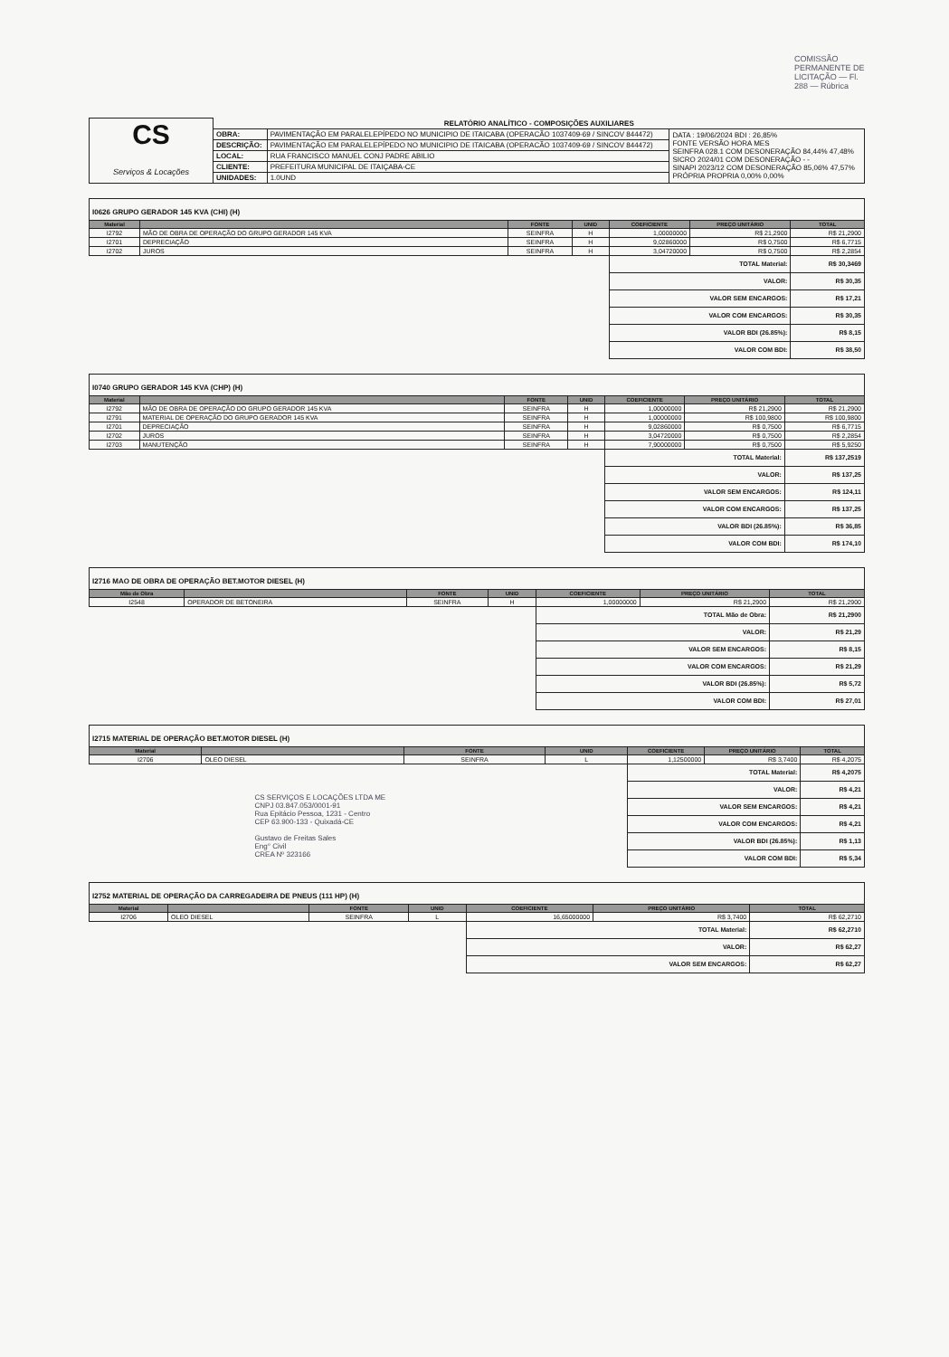COMISSÃO PERMANENTE DE LICITAÇÃO — Fl. 288 — Rúbrica
| CS Serviços & Locações | RELATÓRIO ANALÍTICO - COMPOSIÇÕES AUXILIARES | | |
| | OBRA: | PAVIMENTAÇÃO EM PARALELEPÍPEDO NO MUNICIPIO DE ITAICABA (OPERACÃO 1037409-69 / SINCOV 844472) | DATA : 19/06/2024 BDI : 26,85% FONTE VERSÃO HORA MES SEINFRA 028.1 COM DESONERAÇÃO 84,44% 47,48% SICRO 2024/01 COM DESONERAÇÃO - - SINAPI 2023/12 COM DESONERAÇÃO 85,06% 47,57% PRÓPRIA PROPRIA 0,00% 0,00% |
| | DESCRIÇÃO: | PAVIMENTAÇÃO EM PARALELEPÍPEDO NO MUNICIPIO DE ITAICABA (OPERACÃO 1037409-69 / SINCOV 844472) | |
| | LOCAL: | RUA FRANCISCO MANUEL CONJ PADRE ABILIO | |
| | CLIENTE: | PREFEITURA MUNICIPAL DE ITAIÇABA-CE | |
| | UNIDADES: | 1.0UND | |
I0626 GRUPO GERADOR 145 KVA (CHI) (H)
| Material | | FONTE | UNID | COEFICIENTE | PREÇO UNITÁRIO | TOTAL |
| --- | --- | --- | --- | --- | --- | --- |
| I2792 | MÃO DE OBRA DE OPERAÇÃO DO GRUPO GERADOR 145 KVA | SEINFRA | H | 1,00000000 | R$ 21,2900 | R$ 21,2900 |
| I2701 | DEPRECIAÇÃO | SEINFRA | H | 9,02860000 | R$ 0,7500 | R$ 6,7715 |
| I2702 | JUROS | SEINFRA | H | 3,04720000 | R$ 0,7500 | R$ 2,2854 |
| | | | | TOTAL Material: | | R$ 30,3469 |
| | | | | VALOR: | | R$ 30,35 |
| | | | | VALOR SEM ENCARGOS: | | R$ 17,21 |
| | | | | VALOR COM ENCARGOS: | | R$ 30,35 |
| | | | | VALOR BDI (26.85%): | | R$ 8,15 |
| | | | | VALOR COM BDI: | | R$ 38,50 |
I0740 GRUPO GERADOR 145 KVA (CHP) (H)
| Material | | FONTE | UNID | COEFICIENTE | PREÇO UNITÁRIO | TOTAL |
| --- | --- | --- | --- | --- | --- | --- |
| I2792 | MÃO DE OBRA DE OPERAÇÃO DO GRUPO GERADOR 145 KVA | SEINFRA | H | 1,00000000 | R$ 21,2900 | R$ 21,2900 |
| I2791 | MATERIAL DE OPERAÇÃO DO GRUPO GERADOR 145 KVA | SEINFRA | H | 1,00000000 | R$ 100,9800 | R$ 100,9800 |
| I2701 | DEPRECIAÇÃO | SEINFRA | H | 9,02860000 | R$ 0,7500 | R$ 6,7715 |
| I2702 | JUROS | SEINFRA | H | 3,04720000 | R$ 0,7500 | R$ 2,2854 |
| I2703 | MANUTENÇÃO | SEINFRA | H | 7,90000000 | R$ 0,7500 | R$ 5,9250 |
| | | | | TOTAL Material: | | R$ 137,2519 |
| | | | | VALOR: | | R$ 137,25 |
| | | | | VALOR SEM ENCARGOS: | | R$ 124,11 |
| | | | | VALOR COM ENCARGOS: | | R$ 137,25 |
| | | | | VALOR BDI (26.85%): | | R$ 36,85 |
| | | | | VALOR COM BDI: | | R$ 174,10 |
I2716 MAO DE OBRA DE OPERAÇÃO BET.MOTOR DIESEL (H)
| Mão de Obra | | FONTE | UNID | COEFICIENTE | PREÇO UNITÁRIO | TOTAL |
| --- | --- | --- | --- | --- | --- | --- |
| I2548 | OPERADOR DE BETONEIRA | SEINFRA | H | 1,00000000 | R$ 21,2900 | R$ 21,2900 |
| | | | | TOTAL Mão de Obra: | | R$ 21,2900 |
| | | | | VALOR: | | R$ 21,29 |
| | | | | VALOR SEM ENCARGOS: | | R$ 8,15 |
| | | | | VALOR COM ENCARGOS: | | R$ 21,29 |
| | | | | VALOR BDI (26.85%): | | R$ 5,72 |
| | | | | VALOR COM BDI: | | R$ 27,01 |
I2715 MATERIAL DE OPERAÇÃO BET.MOTOR DIESEL (H)
| Material | | FONTE | UNID | COEFICIENTE | PREÇO UNITÁRIO | TOTAL |
| --- | --- | --- | --- | --- | --- | --- |
| I2706 | OLEO DIESEL | SEINFRA | L | 1,12500000 | R$ 3,7400 | R$ 4,2075 |
| | | | | TOTAL Material: | | R$ 4,2075 |
| CS SERVIÇOS E LOCAÇÕES LTDA ME CNPJ 03.847.053/0001-91 Rua Epitácio Pessoa, 1231 - Centro CEP 63.900-133 - Quixadá-CE Gustavo de Freitas Sales Eng° Civil CREA Nº 323166 | | | | VALOR: | | R$ 4,21 |
| | | | | VALOR SEM ENCARGOS: | | R$ 4,21 |
| | | | | VALOR COM ENCARGOS: | | R$ 4,21 |
| | | | | VALOR BDI (26.85%): | | R$ 1,13 |
| | | | | VALOR COM BDI: | | R$ 5,34 |
I2752 MATERIAL DE OPERAÇÃO DA CARREGADEIRA DE PNEUS (111 HP) (H)
| Material | | FONTE | UNID | COEFICIENTE | PREÇO UNITÁRIO | TOTAL |
| --- | --- | --- | --- | --- | --- | --- |
| I2706 | OLEO DIESEL | SEINFRA | L | 16,65000000 | R$ 3,7400 | R$ 62,2710 |
| | | | | TOTAL Material: | | R$ 62,2710 |
| | | | | VALOR: | | R$ 62,27 |
| | | | | VALOR SEM ENCARGOS: | | R$ 62,27 |